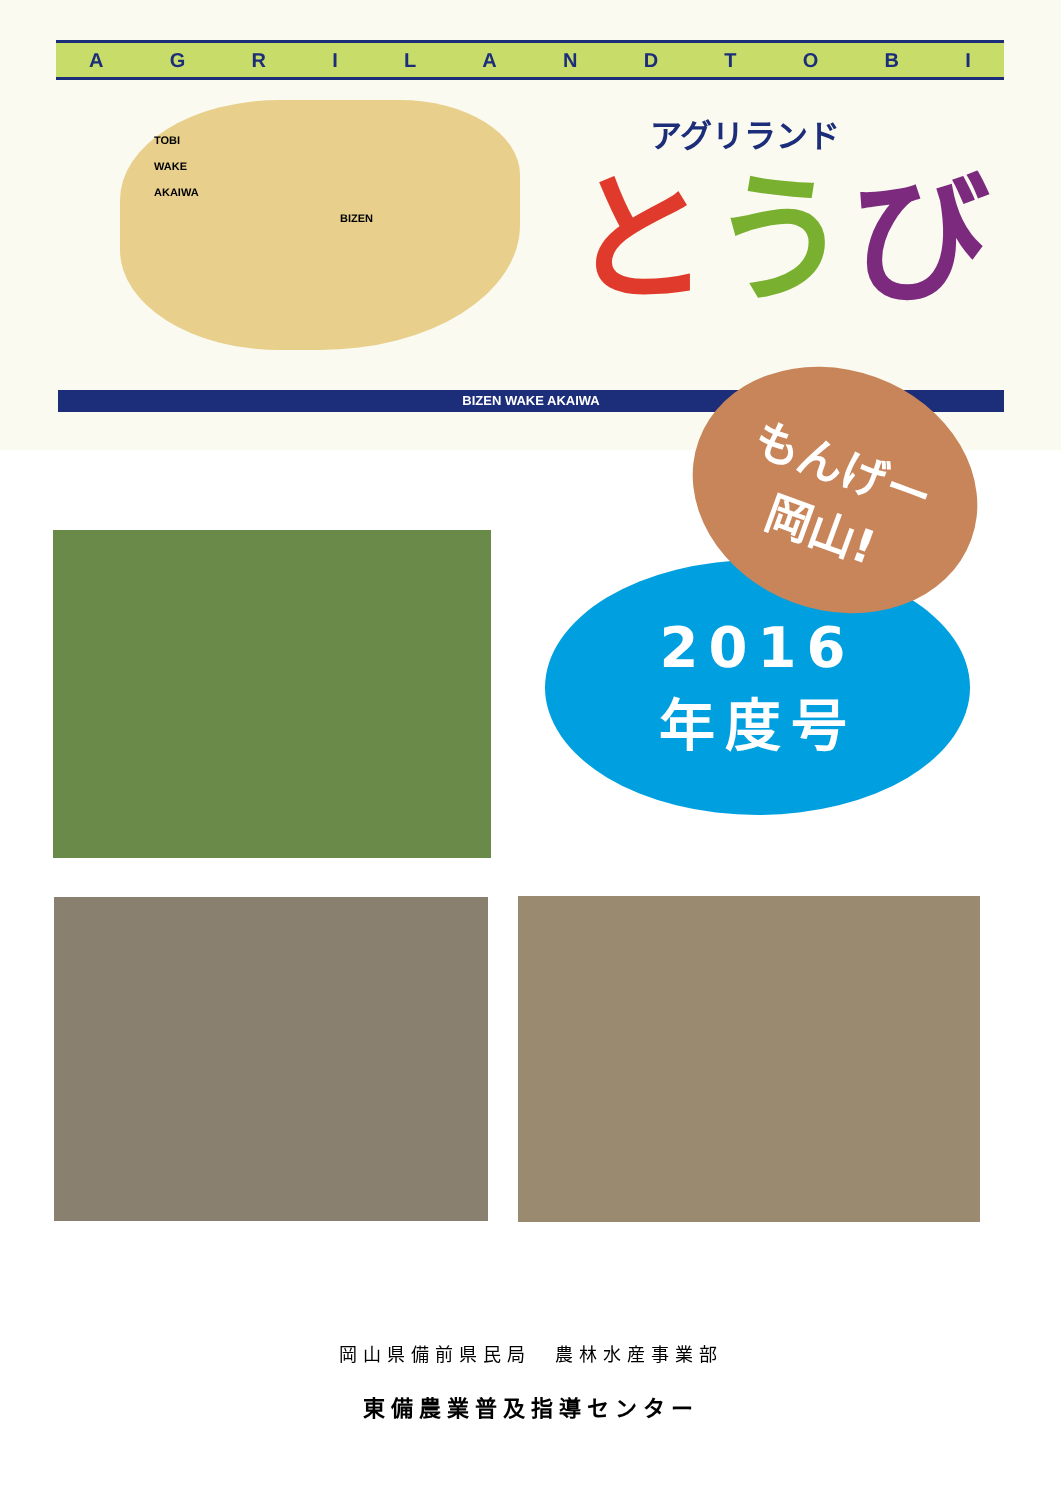AGRILANDTOBI
TOBI
WAKE
AKAIWA
BIZEN
アグリランド
とうび
BIZEN WAKE AKAIWA
もんげー
岡山!
2016
年度号
岡山県備前県民局　農林水産事業部
東備農業普及指導センター